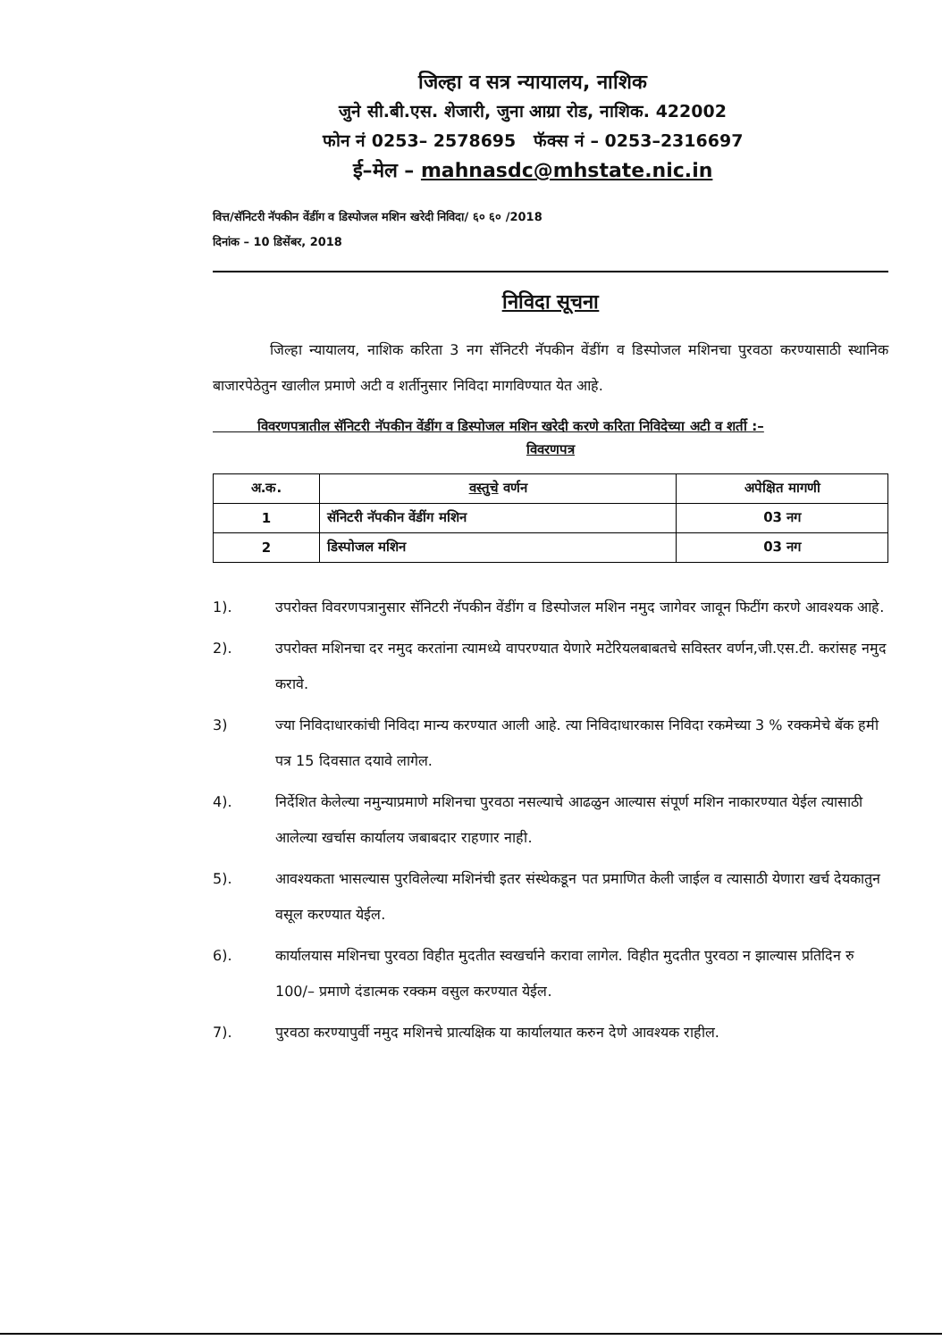जिल्हा व सत्र न्यायालय, नाशिक
जुने सी.बी.एस. शेजारी, जुना आग्रा रोड, नाशिक. 422002
फोन नं 0253– 2578695 फॅक्स नं – 0253–2316697
ई–मेल – mahnasdc@mhstate.nic.in
वित्त/सॅनिटरी नॅपकीन वेंडींग व डिस्पोजल मशिन खरेदी निविदा/ ६० ६० /2018
दिनांक – 10 डिसेंबर, 2018
निविदा सूचना
    जिल्हा न्यायालय, नाशिक करिता 3 नग सॅनिटरी नॅपकीन वेंडींग व डिस्पोजल मशिनचा पुरवठा करण्यासाठी स्थानिक बाजारपेठेतुन खालील प्रमाणे अटी व शर्तीनुसार निविदा मागविण्यात येत आहे.
    विवरणपत्रातील सॅनिटरी नॅपकीन वेंडींग व डिस्पोजल मशिन खरेदी करणे करिता निविदेच्या अटी व शर्ती :–
विवरणपत्र
| अ.क. | वस्तुचे वर्णन | अपेक्षित मागणी |
| --- | --- | --- |
| 1 | सॅनिटरी नॅपकीन वेंडींग मशिन | 03 नग |
| 2 | डिस्पोजल मशिन | 03 नग |
1). उपरोक्त विवरणपत्रानुसार सॅनिटरी नॅपकीन वेंडींग व डिस्पोजल मशिन नमुद जागेवर जावून फिटींग करणे आवश्यक आहे.
2). उपरोक्त मशिनचा दर नमुद करतांना त्यामध्ये वापरण्यात येणारे मटेरियलबाबतचे सविस्तर वर्णन,जी.एस.टी. करांसह नमुद करावे.
3) ज्या निविदाधारकांची निविदा मान्य करण्यात आली आहे. त्या निविदाधारकास निविदा रकमेच्या 3 % रक्कमेचे बॅक हमी पत्र 15 दिवसात दयावे लागेल.
4). निर्देशित केलेल्या नमुन्याप्रमाणे मशिनचा पुरवठा नसल्याचे आढळुन आल्यास संपूर्ण मशिन नाकारण्यात येईल त्यासाठी आलेल्या खर्चास कार्यालय जबाबदार राहणार नाही.
5). आवश्यकता भासल्यास पुरविलेल्या मशिनंची इतर संस्थेकडून पत प्रमाणित केली जाईल व त्यासाठी येणारा खर्च देयकातुन वसूल करण्यात येईल.
6). कार्यालयास मशिनचा पुरवठा विहीत मुदतीत स्वखर्चाने करावा लागेल. विहीत मुदतीत पुरवठा न झाल्यास प्रतिदिन रु 100/– प्रमाणे दंडात्मक रक्कम वसुल करण्यात येईल.
7). पुरवठा करण्यापुर्वी नमुद मशिनचे प्रात्यक्षिक या कार्यालयात करुन देणे आवश्यक राहील.